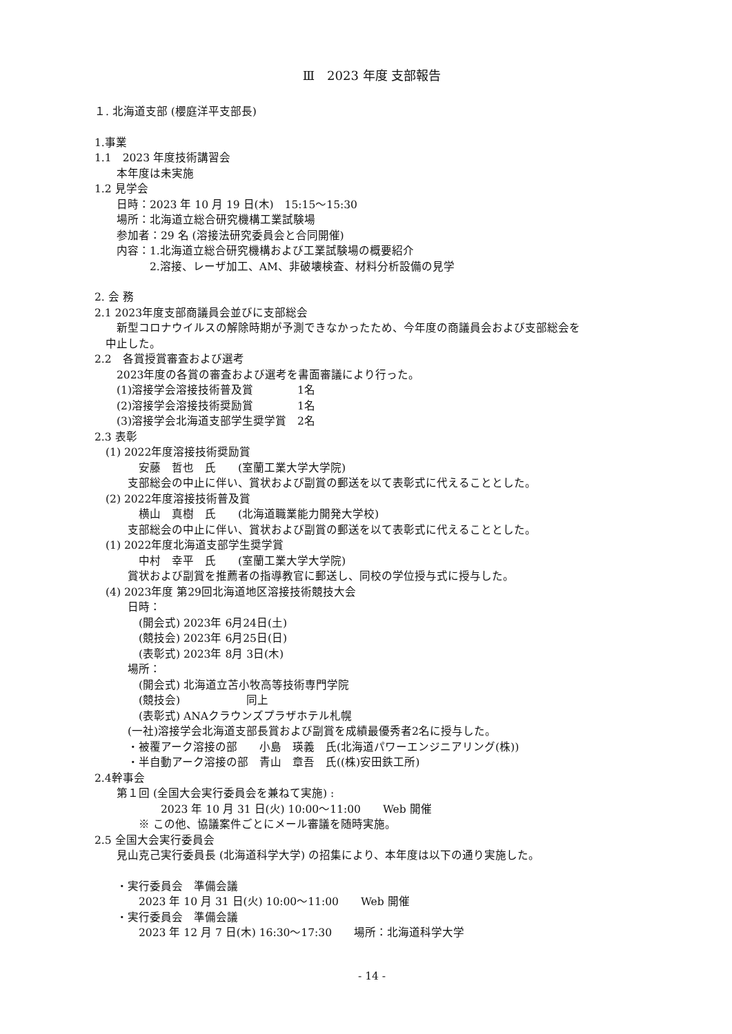Ⅲ　2023 年度 支部報告
１. 北海道支部 (櫻庭洋平支部長)
1.事業
1.1　2023 年度技術講習会
　　本年度は未実施
1.2 見学会
　　日時：2023 年 10 月 19 日(木)　15:15～15:30
　　場所：北海道立総合研究機構工業試験場
　　参加者：29 名 (溶接法研究委員会と合同開催)
　　内容：1.北海道立総合研究機構および工業試験場の概要紹介
　　　　　2.溶接、レーザ加工、AM、非破壊検査、材料分析設備の見学
2. 会 務
2.1 2023年度支部商議員会並びに支部総会
　　新型コロナウイルスの解除時期が予測できなかったため、今年度の商議員会および支部総会を
　中止した。
2.2　各賞授賞審査および選考
　　2023年度の各賞の審査および選考を書面審議により行った。
　　(1)溶接学会溶接技術普及賞　　　　1名
　　(2)溶接学会溶接技術奨励賞　　　　1名
　　(3)溶接学会北海道支部学生奨学賞　2名
2.3 表彰
　(1) 2022年度溶接技術奨励賞
　　　　安藤　哲也　氏　　(室蘭工業大学大学院)
　　　支部総会の中止に伴い、賞状および副賞の郵送を以て表彰式に代えることとした。
　(2) 2022年度溶接技術普及賞
　　　　横山　真樹　氏　　(北海道職業能力開発大学校)
　　　支部総会の中止に伴い、賞状および副賞の郵送を以て表彰式に代えることとした。
　(1) 2022年度北海道支部学生奨学賞
　　　　中村　幸平　氏　　(室蘭工業大学大学院)
　　　賞状および副賞を推薦者の指導教官に郵送し、同校の学位授与式に授与した。
　(4) 2023年度 第29回北海道地区溶接技術競技大会
　　　日時：
　　　　(開会式) 2023年 6月24日(土)
　　　　(競技会) 2023年 6月25日(日)
　　　　(表彰式) 2023年 8月 3日(木)
　　　場所：
　　　　(開会式) 北海道立苫小牧高等技術専門学院
　　　　(競技会)　　　　　　同上
　　　　(表彰式) ANAクラウンズプラザホテル札幌
　　　(一社)溶接学会北海道支部長賞および副賞を成績最優秀者2名に授与した。
　　　・被覆アーク溶接の部　　小島　瑛義　氏(北海道パワーエンジニアリング(株))
　　　・半自動アーク溶接の部　青山　章吾　氏((株)安田鉄工所)
2.4幹事会
　　第１回 (全国大会実行委員会を兼ねて実施) :
　　　　　　2023 年 10 月 31 日(火) 10:00～11:00　　Web 開催
　　　　※ この他、協議案件ごとにメール審議を随時実施。
2.5 全国大会実行委員会
　　見山克己実行委員長 (北海道科学大学) の招集により、本年度は以下の通り実施した。
　　・実行委員会　準備会議
　　　　2023 年 10 月 31 日(火) 10:00～11:00　　Web 開催
　　・実行委員会　準備会議
　　　　2023 年 12 月 7 日(木) 16:30～17:30　　場所：北海道科学大学
- 14 -